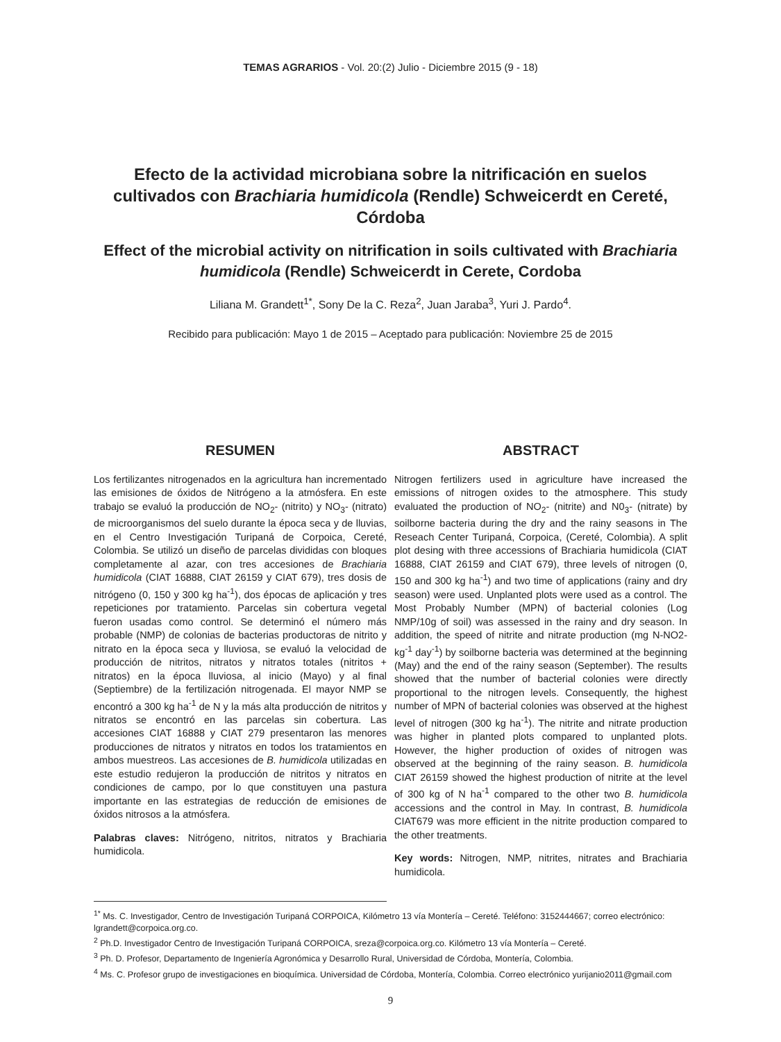TEMAS AGRARIOS - Vol. 20:(2) Julio - Diciembre 2015 (9 - 18)
Efecto de la actividad microbiana sobre la nitrificación en suelos cultivados con Brachiaria humidicola (Rendle) Schweicerdt en Cereté, Córdoba
Effect of the microbial activity on nitrification in soils cultivated with Brachiaria humidicola (Rendle) Schweicerdt in Cerete, Cordoba
Liliana M. Grandett<sup>1*</sup>, Sony De la C. Reza<sup>2</sup>, Juan Jaraba<sup>3</sup>, Yuri J. Pardo<sup>4</sup>.
Recibido para publicación: Mayo 1 de 2015 – Aceptado para publicación: Noviembre 25 de 2015
RESUMEN
Los fertilizantes nitrogenados en la agricultura han incrementado las emisiones de óxidos de Nitrógeno a la atmósfera. En este trabajo se evaluó la producción de NO<sub>2</sub>- (nitrito) y NO<sub>3</sub>- (nitrato) de microorganismos del suelo durante la época seca y de lluvias, en el Centro Investigación Turipaná de Corpoica, Cereté, Colombia. Se utilizó un diseño de parcelas divididas con bloques completamente al azar, con tres accesiones de Brachiaria humidicola (CIAT 16888, CIAT 26159 y CIAT 679), tres dosis de nitrógeno (0, 150 y 300 kg ha<sup>-1</sup>), dos épocas de aplicación y tres repeticiones por tratamiento. Parcelas sin cobertura vegetal fueron usadas como control. Se determinó el número más probable (NMP) de colonias de bacterias productoras de nitrito y nitrato en la época seca y lluviosa, se evaluó la velocidad de producción de nitritos, nitratos y nitratos totales (nitritos + nitratos) en la época lluviosa, al inicio (Mayo) y al final (Septiembre) de la fertilización nitrogenada. El mayor NMP se encontró a 300 kg ha<sup>-1</sup> de N y la más alta producción de nitritos y nitratos se encontró en las parcelas sin cobertura. Las accesiones CIAT 16888 y CIAT 279 presentaron las menores producciones de nitratos y nitratos en todos los tratamientos en ambos muestreos. Las accesiones de B. humidicola utilizadas en este estudio redujeron la producción de nitritos y nitratos en condiciones de campo, por lo que constituyen una pastura importante en las estrategias de reducción de emisiones de óxidos nitrosos a la atmósfera.
Palabras claves: Nitrógeno, nitritos, nitratos y Brachiaria humidicola.
ABSTRACT
Nitrogen fertilizers used in agriculture have increased the emissions of nitrogen oxides to the atmosphere. This study evaluated the production of NO<sub>2</sub>- (nitrite) and N0<sub>3</sub>- (nitrate) by soilborne bacteria during the dry and the rainy seasons in The Reseach Center Turipaná, Corpoica, (Cereté, Colombia). A split plot desing with three accessions of Brachiaria humidicola (CIAT 16888, CIAT 26159 and CIAT 679), three levels of nitrogen (0, 150 and 300 kg ha<sup>-1</sup>) and two time of applications (rainy and dry season) were used. Unplanted plots were used as a control. The Most Probably Number (MPN) of bacterial colonies (Log NMP/10g of soil) was assessed in the rainy and dry season. In addition, the speed of nitrite and nitrate production (mg N-NO2- kg<sup>-1</sup> day<sup>-1</sup>) by soilborne bacteria was determined at the beginning (May) and the end of the rainy season (September). The results showed that the number of bacterial colonies were directly proportional to the nitrogen levels. Consequently, the highest number of MPN of bacterial colonies was observed at the highest level of nitrogen (300 kg ha<sup>-1</sup>). The nitrite and nitrate production was higher in planted plots compared to unplanted plots. However, the higher production of oxides of nitrogen was observed at the beginning of the rainy season. B. humidicola CIAT 26159 showed the highest production of nitrite at the level of 300 kg of N ha<sup>-1</sup> compared to the other two B. humidicola accessions and the control in May. In contrast, B. humidicola CIAT679 was more efficient in the nitrite production compared to the other treatments.
Key words: Nitrogen, NMP, nitrites, nitrates and Brachiaria humidicola.
<sup>1*</sup> Ms. C. Investigador, Centro de Investigación Turipaná CORPOICA, Kilómetro 13 vía Montería – Cereté. Teléfono: 3152444667; correo electrónico: lgrandett@corpoica.org.co.
<sup>2</sup> Ph.D. Investigador Centro de Investigación Turipaná CORPOICA, sreza@corpoica.org.co. Kilómetro 13 vía Montería – Cereté.
<sup>3</sup> Ph. D. Profesor, Departamento de Ingeniería Agronómica y Desarrollo Rural, Universidad de Córdoba, Montería, Colombia.
<sup>4</sup> Ms. C. Profesor grupo de investigaciones en bioquímica. Universidad de Córdoba, Montería, Colombia. Correo electrónico yurijanio2011@gmail.com
9